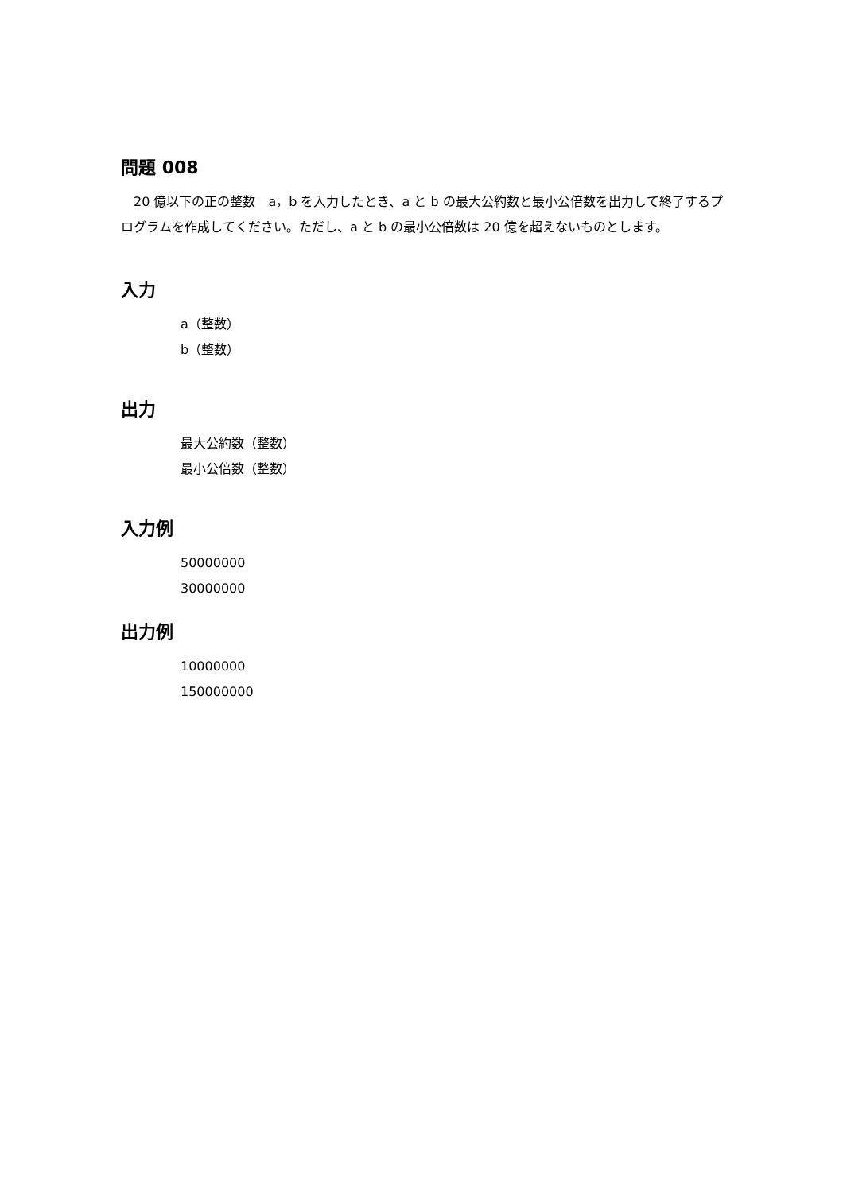問題 008
　20 億以下の正の整数　a，b を入力したとき、a と b の最大公約数と最小公倍数を出力して終了するプログラムを作成してください。ただし、a と b の最小公倍数は 20 億を超えないものとします。
入力
a（整数）
b（整数）
出力
最大公約数（整数）
最小公倍数（整数）
入力例
50000000
30000000
出力例
10000000
150000000